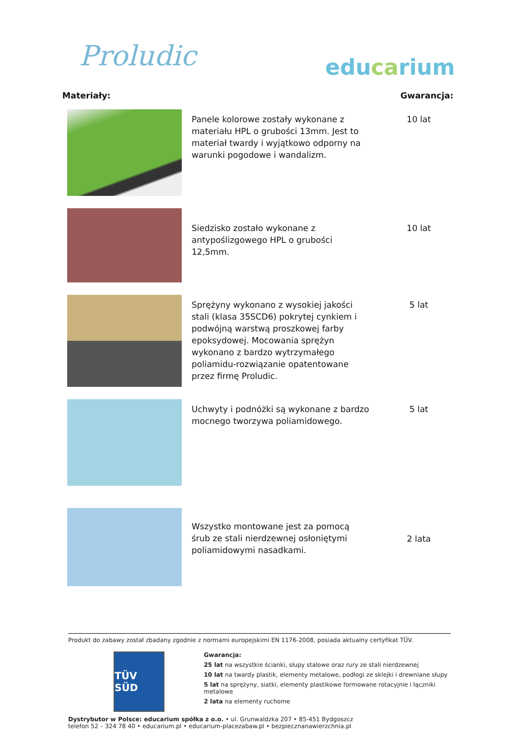Proludic
educarium
| Materiały: | | Gwarancja: |
| --- | --- | --- |
| | Panele kolorowe zostały wykonane z materiału HPL o grubości 13mm. Jest to materiał twardy i wyjątkowo odporny na warunki pogodowe i wandalizm. | 10 lat |
| | Siedzisko zostało wykonane z antypoślizgowego HPL o grubości 12,5mm. | 10 lat |
| | Sprężyny wykonano z wysokiej jakości stali (klasa 35SCD6) pokrytej cynkiem i podwójną warstwą proszkowej farby epoksydowej. Mocowania sprężyn wykonano z bardzo wytrzymałego poliamidu-rozwiązanie opatentowane przez firmę Proludic. | 5 lat |
| | Uchwyty i podnóżki są wykonane z bardzo mocnego tworzywa poliamidowego. | 5 lat |
| | Wszystko montowane jest za pomocą śrub ze stali nierdzewnej osłoniętymi poliamidowymi nasadkami. | 2 lata |
Produkt do zabawy został zbadany zgodnie z normami europejskimi EN 1176-2008, posiada aktualny certyfikat TÜV.
TÜV SÜD
Gwarancja:
25 lat na wszystkie ścianki, słupy stalowe oraz rury ze stali nierdzewnej
10 lat na twardy plastik, elementy metalowe, podłogi ze sklejki i drewniane słupy
5 lat na sprężyny, siatki, elementy plastikowe formowane rotacyjnie i łączniki metalowe
2 lata na elementy ruchome
Dystrybutor w Polsce: educarium spółka z o.o. • ul. Grunwaldzka 207 • 85-451 Bydgoszcz
telefon 52 – 324 78 40 • educarium.pl • educarium-placezabaw.pl • bezpiecznanawierzchnia.pl